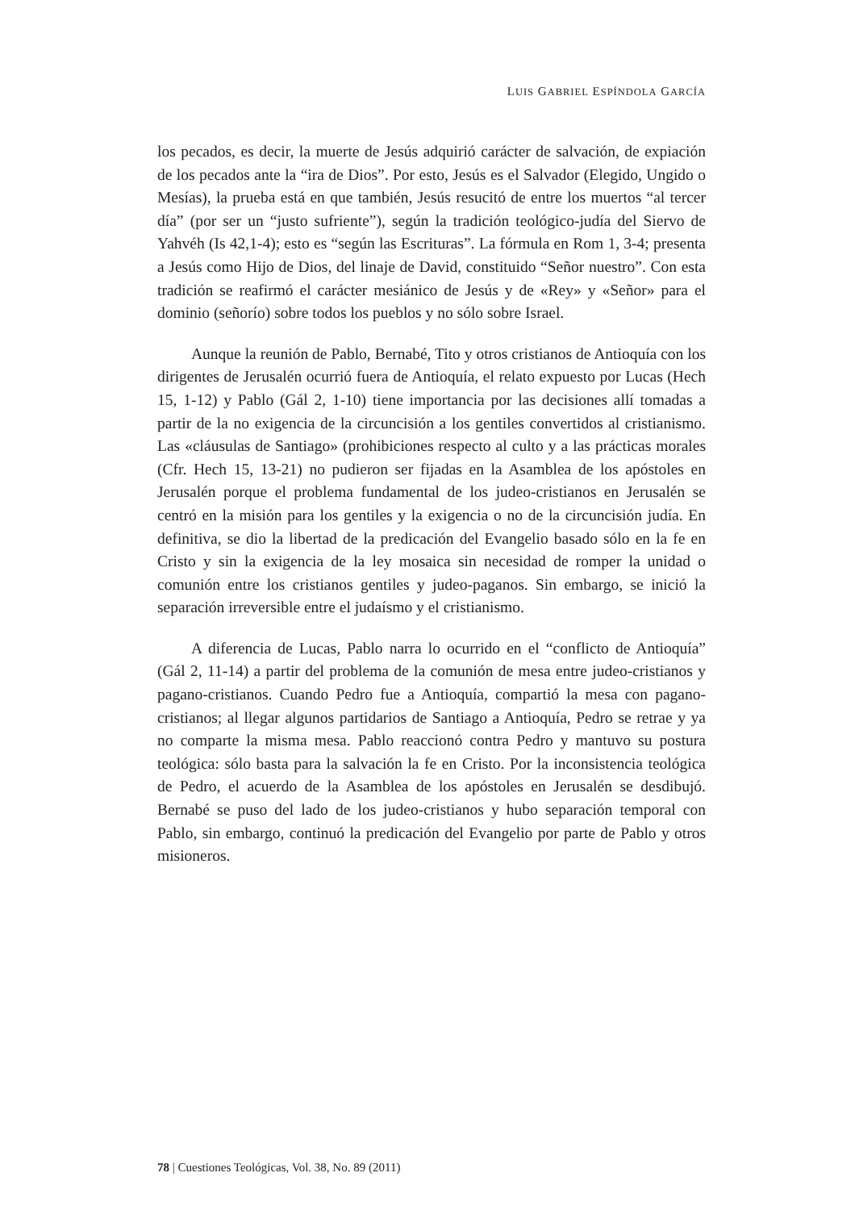LUIS GABRIEL ESPÍNDOLA GARCÍA
los pecados, es decir, la muerte de Jesús adquirió carácter de salvación, de expiación de los pecados ante la “ira de Dios”. Por esto, Jesús es el Salvador (Elegido, Ungido o Mesías), la prueba está en que también, Jesús resucitó de entre los muertos “al tercer día” (por ser un “justo sufriente”), según la tradición teológico-judía del Siervo de Yahvéh (Is 42,1-4); esto es “según las Escrituras”. La fórmula en Rom 1, 3-4; presenta a Jesús como Hijo de Dios, del linaje de David, constituido “Señor nuestro”. Con esta tradición se reafirmó el carácter mesiánico de Jesús y de «Rey» y «Señor» para el dominio (señorío) sobre todos los pueblos y no sólo sobre Israel.
Aunque la reunión de Pablo, Bernabé, Tito y otros cristianos de Antioquía con los dirigentes de Jerusalén ocurrió fuera de Antioquía, el relato expuesto por Lucas (Hech 15, 1-12) y Pablo (Gál 2, 1-10) tiene importancia por las decisiones allí tomadas a partir de la no exigencia de la circuncisión a los gentiles convertidos al cristianismo. Las «cláusulas de Santiago» (prohibiciones respecto al culto y a las prácticas morales (Cfr. Hech 15, 13-21) no pudieron ser fijadas en la Asamblea de los apóstoles en Jerusalén porque el problema fundamental de los judeo-cristianos en Jerusalén se centró en la misión para los gentiles y la exigencia o no de la circuncisión judía. En definitiva, se dio la libertad de la predicación del Evangelio basado sólo en la fe en Cristo y sin la exigencia de la ley mosaica sin necesidad de romper la unidad o comunión entre los cristianos gentiles y judeo-paganos. Sin embargo, se inició la separación irreversible entre el judaísmo y el cristianismo.
A diferencia de Lucas, Pablo narra lo ocurrido en el “conflicto de Antioquía” (Gál 2, 11-14) a partir del problema de la comunión de mesa entre judeo-cristianos y pagano-cristianos. Cuando Pedro fue a Antioquía, compartió la mesa con pagano-cristianos; al llegar algunos partidarios de Santiago a Antioquía, Pedro se retrae y ya no comparte la misma mesa. Pablo reaccionó contra Pedro y mantuvo su postura teológica: sólo basta para la salvación la fe en Cristo. Por la inconsistencia teológica de Pedro, el acuerdo de la Asamblea de los apóstoles en Jerusalén se desdibujó. Bernabé se puso del lado de los judeo-cristianos y hubo separación temporal con Pablo, sin embargo, continuó la predicación del Evangelio por parte de Pablo y otros misioneros.
78 | Cuestiones Teológicas, Vol. 38, No. 89 (2011)